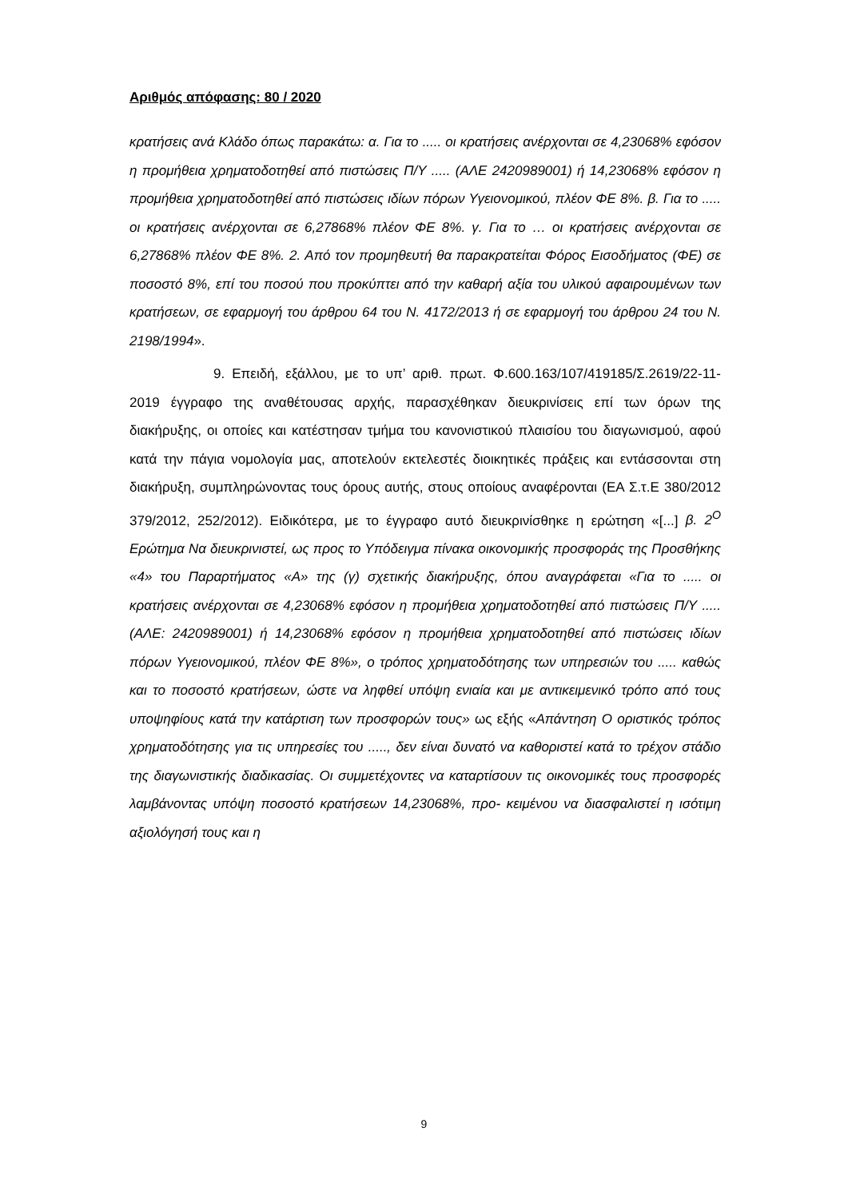Αριθμός απόφασης: 80 / 2020
κρατήσεις ανά Κλάδο όπως παρακάτω: α. Για το ..... οι κρατήσεις ανέρχονται σε 4,23068% εφόσον η προμήθεια χρηματοδοτηθεί από πιστώσεις Π/Υ ..... (ΑΛΕ 2420989001) ή 14,23068% εφόσον η προμήθεια χρηματοδοτηθεί από πιστώσεις ιδίων πόρων Υγειονομικού, πλέον ΦΕ 8%. β. Για το ..... οι κρατήσεις ανέρχονται σε 6,27868% πλέον ΦΕ 8%. γ. Για το … οι κρατήσεις ανέρχονται σε 6,27868% πλέον ΦΕ 8%. 2. Από τον προμηθευτή θα παρακρατείται Φόρος Εισοδήματος (ΦΕ) σε ποσοστό 8%, επί του ποσού που προκύπτει από την καθαρή αξία του υλικού αφαιρουμένων των κρατήσεων, σε εφαρμογή του άρθρου 64 του Ν. 4172/2013 ή σε εφαρμογή του άρθρου 24 του Ν. 2198/1994».
9. Επειδή, εξάλλου, με το υπ’ αριθ. πρωτ. Φ.600.163/107/419185/Σ.2619/22-11-2019 έγγραφο της αναθέτουσας αρχής, παρασχέθηκαν διευκρινίσεις επί των όρων της διακήρυξης, οι οποίες και κατέστησαν τμήμα του κανονιστικού πλαισίου του διαγωνισμού, αφού κατά την πάγια νομολογία μας, αποτελούν εκτελεστές διοικητικές πράξεις και εντάσσονται στη διακήρυξη, συμπληρώνοντας τους όρους αυτής, στους οποίους αναφέρονται (ΕΑ Σ.τ.Ε 380/2012 379/2012, 252/2012). Ειδικότερα, με το έγγραφο αυτό διευκρινίσθηκε η ερώτηση «[...] β. 2<sup>Ο</sup> Ερώτημα Να διευκρινιστεί, ως προς το Υπόδειγμα πίνακα οικονομικής προσφοράς της Προσθήκης «4» του Παραρτήματος «Α» της (γ) σχετικής διακήρυξης, όπου αναγράφεται «Για το ..... οι κρατήσεις ανέρχονται σε 4,23068% εφόσον η προμήθεια χρηματοδοτηθεί από πιστώσεις Π/Υ ..... (ΑΛΕ: 2420989001) ή 14,23068% εφόσον η προμήθεια χρηματοδοτηθεί από πιστώσεις ιδίων πόρων Υγειονομικού, πλέον ΦΕ 8%», ο τρόπος χρηματοδότησης των υπηρεσιών του ..... καθώς και το ποσοστό κρατήσεων, ώστε να ληφθεί υπόψη ενιαία και με αντικειμενικό τρόπο από τους υποψηφίους κατά την κατάρτιση των προσφορών τους» ως εξής «Απάντηση Ο οριστικός τρόπος χρηματοδότησης για τις υπηρεσίες του ....., δεν είναι δυνατό να καθοριστεί κατά το τρέχον στάδιο της διαγωνιστικής διαδικασίας. Οι συμμετέχοντες να καταρτίσουν τις οικονομικές τους προσφορές λαμβάνοντας υπόψη ποσοστό κρατήσεων 14,23068%, προ- κειμένου να διασφαλιστεί η ισότιμη αξιολόγησή τους και η
9